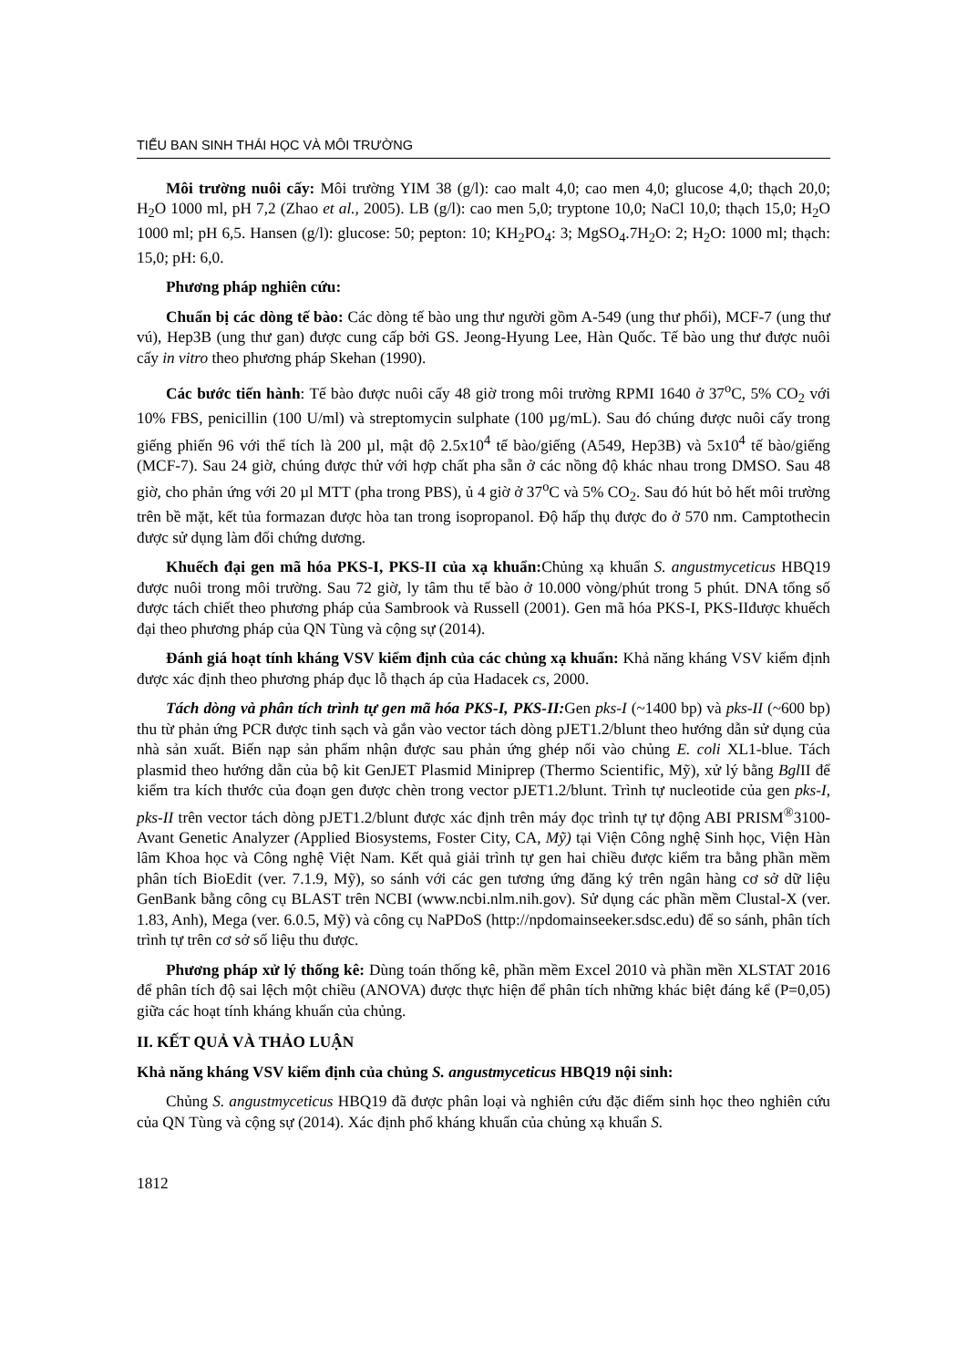TIỂU BAN SINH THÁI HỌC VÀ MÔI TRƯỜNG
Môi trường nuôi cấy: Môi trường YIM 38 (g/l): cao malt 4,0; cao men 4,0; glucose 4,0; thạch 20,0; H<sub>2</sub>O 1000 ml, pH 7,2 (Zhao et al., 2005). LB (g/l): cao men 5,0; tryptone 10,0; NaCl 10,0; thạch 15,0; H<sub>2</sub>O 1000 ml; pH 6,5. Hansen (g/l): glucose: 50; pepton: 10; KH<sub>2</sub>PO<sub>4</sub>: 3; MgSO<sub>4</sub>.7H<sub>2</sub>O: 2; H<sub>2</sub>O: 1000 ml; thạch: 15,0; pH: 6,0.
Phương pháp nghiên cứu:
Chuẩn bị các dòng tế bào: Các dòng tế bào ung thư người gồm A-549 (ung thư phổi), MCF-7 (ung thư vú), Hep3B (ung thư gan) được cung cấp bởi GS. Jeong-Hyung Lee, Hàn Quốc. Tế bào ung thư được nuôi cấy in vitro theo phương pháp Skehan (1990).
Các bước tiến hành: Tế bào được nuôi cấy 48 giờ trong môi trường RPMI 1640 ở 37<sup>o</sup>C, 5% CO<sub>2</sub> với 10% FBS, penicillin (100 U/ml) và streptomycin sulphate (100 µg/mL). Sau đó chúng được nuôi cấy trong giếng phiến 96 với thể tích là 200 µl, mật độ 2.5x10<sup>4</sup> tế bào/giếng (A549, Hep3B) và 5x10<sup>4</sup> tế bào/giếng (MCF-7). Sau 24 giờ, chúng được thử với hợp chất pha sẵn ở các nồng độ khác nhau trong DMSO. Sau 48 giờ, cho phản ứng với 20 µl MTT (pha trong PBS), ủ 4 giờ ở 37<sup>o</sup>C và 5% CO<sub>2</sub>. Sau đó hút bỏ hết môi trường trên bề mặt, kết tủa formazan được hòa tan trong isopropanol. Độ hấp thụ được đo ở 570 nm. Camptothecin được sử dụng làm đối chứng dương.
Khuếch đại gen mã hóa PKS-I, PKS-II của xạ khuẩn: Chủng xạ khuẩn S. angustmyceticus HBQ19 được nuôi trong môi trường. Sau 72 giờ, ly tâm thu tế bào ở 10.000 vòng/phút trong 5 phút. DNA tổng số được tách chiết theo phương pháp của Sambrook và Russell (2001). Gen mã hóa PKS-I, PKS-IIđược khuếch đại theo phương pháp của QN Tùng và cộng sự (2014).
Đánh giá hoạt tính kháng VSV kiểm định của các chủng xạ khuẩn: Khả năng kháng VSV kiểm định được xác định theo phương pháp đục lỗ thạch áp của Hadacek cs, 2000.
Tách dòng và phân tích trình tự gen mã hóa PKS-I, PKS-II: Gen pks-I (~1400 bp) và pks-II (~600 bp) thu từ phản ứng PCR được tinh sạch và gắn vào vector tách dòng pJET1.2/blunt theo hướng dẫn sử dụng của nhà sản xuất. Biến nạp sản phẩm nhận được sau phản ứng ghép nối vào chủng E. coli XL1-blue. Tách plasmid theo hướng dẫn của bộ kit GenJET Plasmid Miniprep (Thermo Scientific, Mỹ), xử lý bằng Bgl II để kiểm tra kích thước của đoạn gen được chèn trong vector pJET1.2/blunt. Trình tự nucleotide của gen pks-I, pks-II trên vector tách dòng pJET1.2/blunt được xác định trên máy đọc trình tự tự động ABI PRISM<sup>®</sup>3100-Avant Genetic Analyzer (Applied Biosystems, Foster City, CA, Mỹ) tại Viện Công nghệ Sinh học, Viện Hàn lâm Khoa học và Công nghệ Việt Nam. Kết quả giải trình tự gen hai chiều được kiểm tra bằng phần mềm phân tích BioEdit (ver. 7.1.9, Mỹ), so sánh với các gen tương ứng đăng ký trên ngân hàng cơ sở dữ liệu GenBank bằng công cụ BLAST trên NCBI (www.ncbi.nlm.nih.gov). Sử dụng các phần mềm Clustal-X (ver. 1.83, Anh), Mega (ver. 6.0.5, Mỹ) và công cụ NaPDoS (http://npdomainseeker.sdsc.edu) để so sánh, phân tích trình tự trên cơ sở số liệu thu được.
Phương pháp xử lý thống kê: Dùng toán thống kê, phần mềm Excel 2010 và phần mền XLSTAT 2016 để phân tích độ sai lệch một chiều (ANOVA) được thực hiện để phân tích những khác biệt đáng kể (P=0,05) giữa các hoạt tính kháng khuẩn của chủng.
II. KẾT QUẢ VÀ THẢO LUẬN
Khả năng kháng VSV kiểm định của chủng S. angustmyceticus HBQ19 nội sinh:
Chủng S. angustmyceticus HBQ19 đã được phân loại và nghiên cứu đặc điểm sinh học theo nghiên cứu của QN Tùng và cộng sự (2014). Xác định phổ kháng khuẩn của chủng xạ khuẩn S.
1812